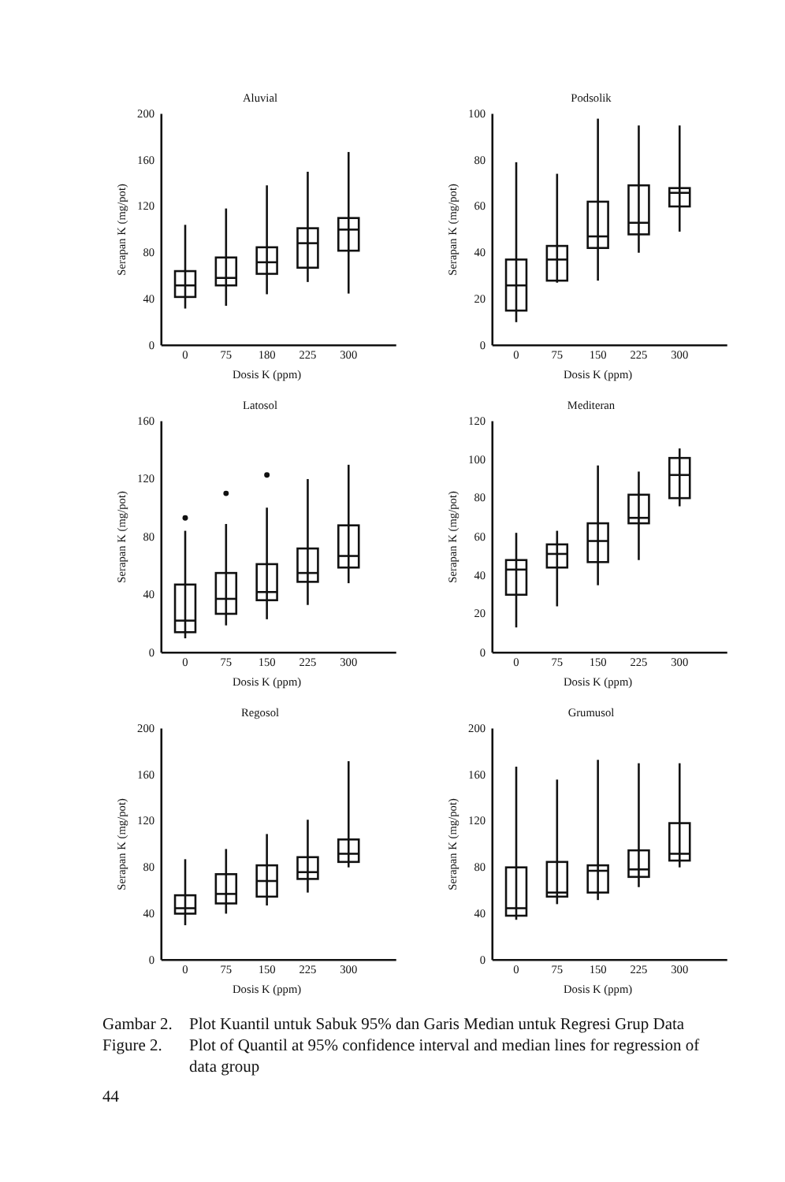Aluvial
200
160
120
80
40
0
0
75
180
225
300
Dosis K (ppm)
Serapan K (mg/pot)
Podsolik
100
80
60
40
20
0
0
75
150
225
300
Dosis K (ppm)
Serapan K (mg/pot)
Latosol
160
120
80
40
0
0
75
150
225
300
Dosis K (ppm)
Serapan K (mg/pot)
Mediteran
120
100
80
60
40
20
0
0
75
150
225
300
Dosis K (ppm)
Serapan K (mg/pot)
Regosol
200
160
120
80
40
0
0
75
150
225
300
Dosis K (ppm)
Serapan K (mg/pot)
Grumusol
200
160
120
80
40
0
0
75
150
225
300
Dosis K (ppm)
Serapan K (mg/pot)
Gambar 2.
Plot Kuantil untuk Sabuk 95% dan Garis Median untuk Regresi Grup Data
Figure 2.
Plot of Quantil at 95% confidence interval and median lines for regression of data group
44